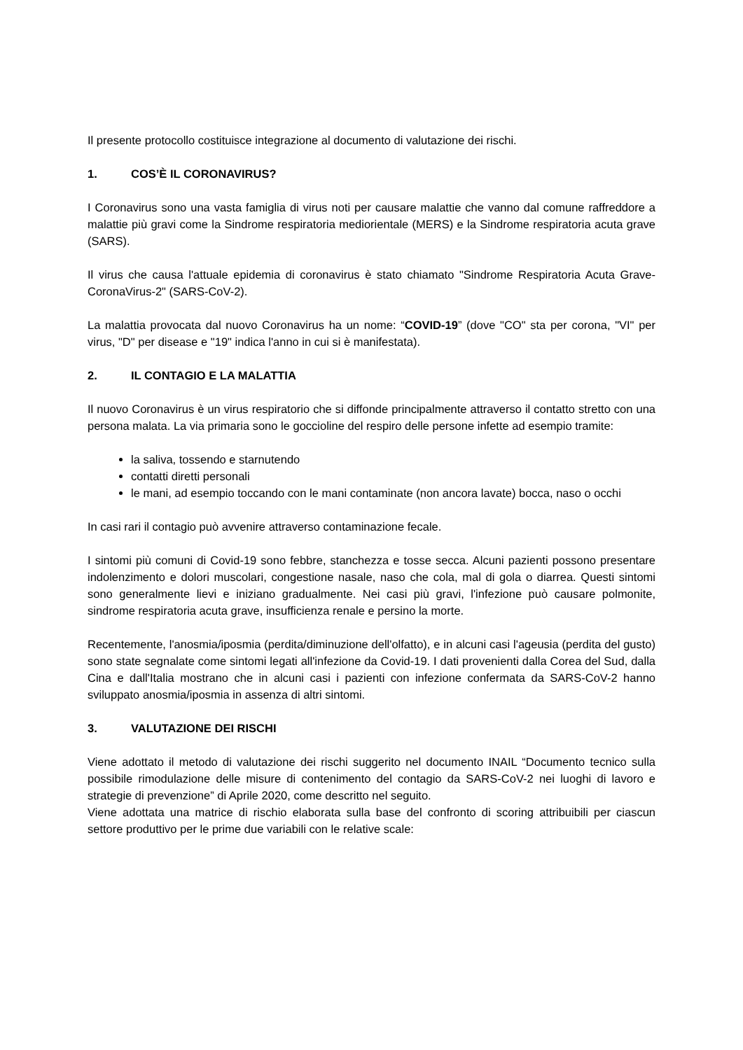Il presente protocollo costituisce integrazione al documento di valutazione dei rischi.
1. COS’È IL CORONAVIRUS?
I Coronavirus sono una vasta famiglia di virus noti per causare malattie che vanno dal comune raffreddore a malattie più gravi come la Sindrome respiratoria mediorientale (MERS) e la Sindrome respiratoria acuta grave (SARS).
Il virus che causa l'attuale epidemia di coronavirus è stato chiamato "Sindrome Respiratoria Acuta Grave-CoronaVirus-2" (SARS-CoV-2).
La malattia provocata dal nuovo Coronavirus ha un nome: “COVID-19” (dove "CO" sta per corona, "VI" per virus, "D" per disease e "19" indica l'anno in cui si è manifestata).
2. IL CONTAGIO E LA MALATTIA
Il nuovo Coronavirus è un virus respiratorio che si diffonde principalmente attraverso il contatto stretto con una persona malata. La via primaria sono le goccioline del respiro delle persone infette ad esempio tramite:
la saliva, tossendo e starnutendo
contatti diretti personali
le mani, ad esempio toccando con le mani contaminate (non ancora lavate) bocca, naso o occhi
In casi rari il contagio può avvenire attraverso contaminazione fecale.
I sintomi più comuni di Covid-19 sono febbre, stanchezza e tosse secca. Alcuni pazienti possono presentare indolenzimento e dolori muscolari, congestione nasale, naso che cola, mal di gola o diarrea. Questi sintomi sono generalmente lievi e iniziano gradualmente. Nei casi più gravi, l'infezione può causare polmonite, sindrome respiratoria acuta grave, insufficienza renale e persino la morte.
Recentemente, l'anosmia/iposmia (perdita/diminuzione dell'olfatto), e in alcuni casi l'ageusia (perdita del gusto) sono state segnalate come sintomi legati all'infezione da Covid-19. I dati provenienti dalla Corea del Sud, dalla Cina e dall'Italia mostrano che in alcuni casi i pazienti con infezione confermata da SARS-CoV-2 hanno sviluppato anosmia/iposmia in assenza di altri sintomi.
3. VALUTAZIONE DEI RISCHI
Viene adottato il metodo di valutazione dei rischi suggerito nel documento INAIL “Documento tecnico sulla possibile rimodulazione delle misure di contenimento del contagio da SARS-CoV-2 nei luoghi di lavoro e strategie di prevenzione” di Aprile 2020, come descritto nel seguito.
Viene adottata una matrice di rischio elaborata sulla base del confronto di scoring attribuibili per ciascun settore produttivo per le prime due variabili con le relative scale: